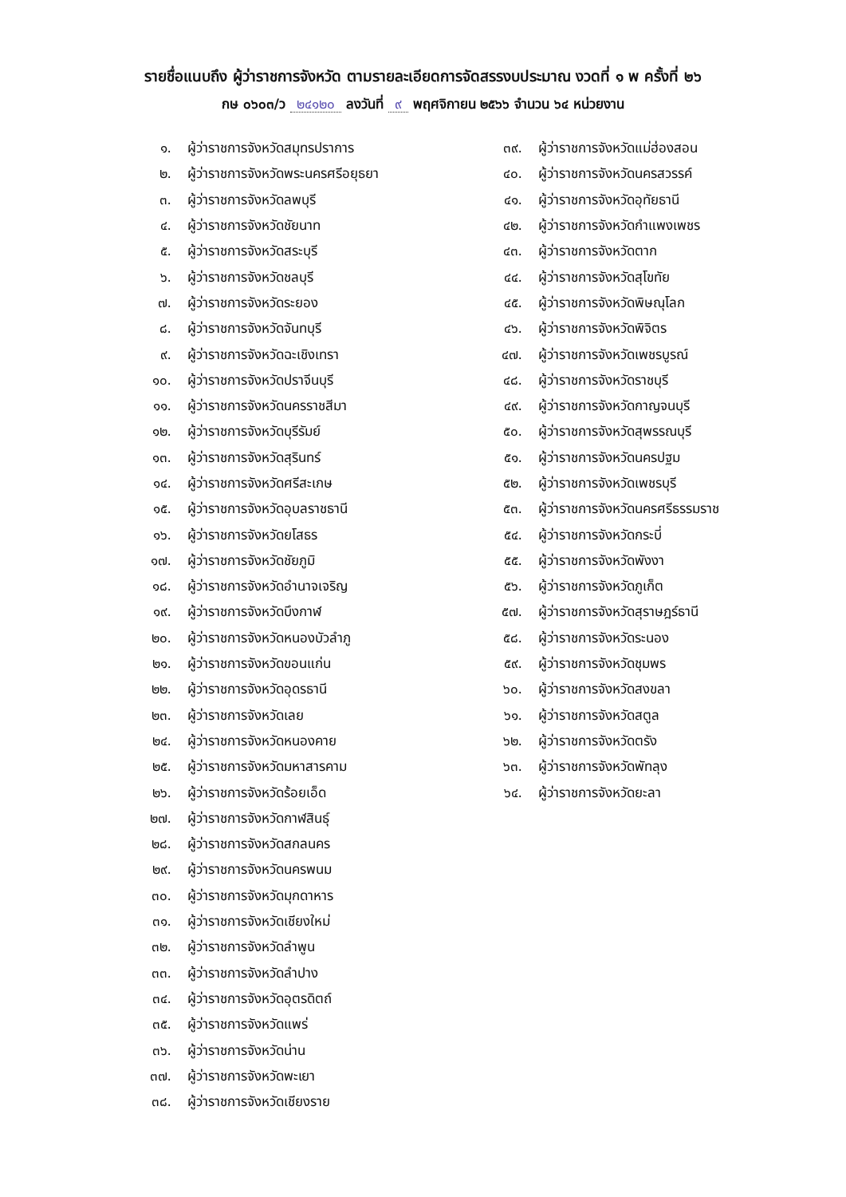รายชื่อแนบถึง ผู้ว่าราชการจังหวัด ตามรายละเอียดการจัดสรรงบประมาณ งวดที่ ๑ พ ครั้งที่ ๒๖
กษ ๐๖๐๓/ว ๒๔๑๒๐ ลงวันที่ ๙ พฤศจิกายน ๒๕๖๖ จำนวน ๖๔ หน่วยงาน
๑. ผู้ว่าราชการจังหวัดสมุทรปราการ
๒. ผู้ว่าราชการจังหวัดพระนครศรีอยุธยา
๓. ผู้ว่าราชการจังหวัดลพบุรี
๔. ผู้ว่าราชการจังหวัดชัยนาท
๕. ผู้ว่าราชการจังหวัดสระบุรี
๖. ผู้ว่าราชการจังหวัดชลบุรี
๗. ผู้ว่าราชการจังหวัดระยอง
๘. ผู้ว่าราชการจังหวัดจันทบุรี
๙. ผู้ว่าราชการจังหวัดฉะเชิงเทรา
๑๐. ผู้ว่าราชการจังหวัดปราจีนบุรี
๑๑. ผู้ว่าราชการจังหวัดนครราชสีมา
๑๒. ผู้ว่าราชการจังหวัดบุรีรัมย์
๑๓. ผู้ว่าราชการจังหวัดสุรินทร์
๑๔. ผู้ว่าราชการจังหวัดศรีสะเกษ
๑๕. ผู้ว่าราชการจังหวัดอุบลราชธานี
๑๖. ผู้ว่าราชการจังหวัดยโสธร
๑๗. ผู้ว่าราชการจังหวัดชัยภูมิ
๑๘. ผู้ว่าราชการจังหวัดอำนาจเจริญ
๑๙. ผู้ว่าราชการจังหวัดบึงกาฬ
๒๐. ผู้ว่าราชการจังหวัดหนองบัวลำภู
๒๑. ผู้ว่าราชการจังหวัดขอนแก่น
๒๒. ผู้ว่าราชการจังหวัดอุดรธานี
๒๓. ผู้ว่าราชการจังหวัดเลย
๒๔. ผู้ว่าราชการจังหวัดหนองคาย
๒๕. ผู้ว่าราชการจังหวัดมหาสารคาม
๒๖. ผู้ว่าราชการจังหวัดร้อยเอ็ด
๒๗. ผู้ว่าราชการจังหวัดกาฬสินธุ์
๒๘. ผู้ว่าราชการจังหวัดสกลนคร
๒๙. ผู้ว่าราชการจังหวัดนครพนม
๓๐. ผู้ว่าราชการจังหวัดมุกดาหาร
๓๑. ผู้ว่าราชการจังหวัดเชียงใหม่
๓๒. ผู้ว่าราชการจังหวัดลำพูน
๓๓. ผู้ว่าราชการจังหวัดลำปาง
๓๔. ผู้ว่าราชการจังหวัดอุตรดิตถ์
๓๕. ผู้ว่าราชการจังหวัดแพร่
๓๖. ผู้ว่าราชการจังหวัดน่าน
๓๗. ผู้ว่าราชการจังหวัดพะเยา
๓๘. ผู้ว่าราชการจังหวัดเชียงราย
๓๙. ผู้ว่าราชการจังหวัดแม่ฮ่องสอน
๔๐. ผู้ว่าราชการจังหวัดนครสวรรค์
๔๑. ผู้ว่าราชการจังหวัดอุทัยธานี
๔๒. ผู้ว่าราชการจังหวัดกำแพงเพชร
๔๓. ผู้ว่าราชการจังหวัดตาก
๔๔. ผู้ว่าราชการจังหวัดสุโขทัย
๔๕. ผู้ว่าราชการจังหวัดพิษณุโลก
๔๖. ผู้ว่าราชการจังหวัดพิจิตร
๔๗. ผู้ว่าราชการจังหวัดเพชรบูรณ์
๔๘. ผู้ว่าราชการจังหวัดราชบุรี
๔๙. ผู้ว่าราชการจังหวัดกาญจนบุรี
๕๐. ผู้ว่าราชการจังหวัดสุพรรณบุรี
๕๑. ผู้ว่าราชการจังหวัดนครปฐม
๕๒. ผู้ว่าราชการจังหวัดเพชรบุรี
๕๓. ผู้ว่าราชการจังหวัดนครศรีธรรมราช
๕๔. ผู้ว่าราชการจังหวัดกระบี่
๕๕. ผู้ว่าราชการจังหวัดพังงา
๕๖. ผู้ว่าราชการจังหวัดภูเก็ต
๕๗. ผู้ว่าราชการจังหวัดสุราษฎร์ธานี
๕๘. ผู้ว่าราชการจังหวัดระนอง
๕๙. ผู้ว่าราชการจังหวัดชุมพร
๖๐. ผู้ว่าราชการจังหวัดสงขลา
๖๑. ผู้ว่าราชการจังหวัดสตูล
๖๒. ผู้ว่าราชการจังหวัดตรัง
๖๓. ผู้ว่าราชการจังหวัดพัทลุง
๖๔. ผู้ว่าราชการจังหวัดยะลา